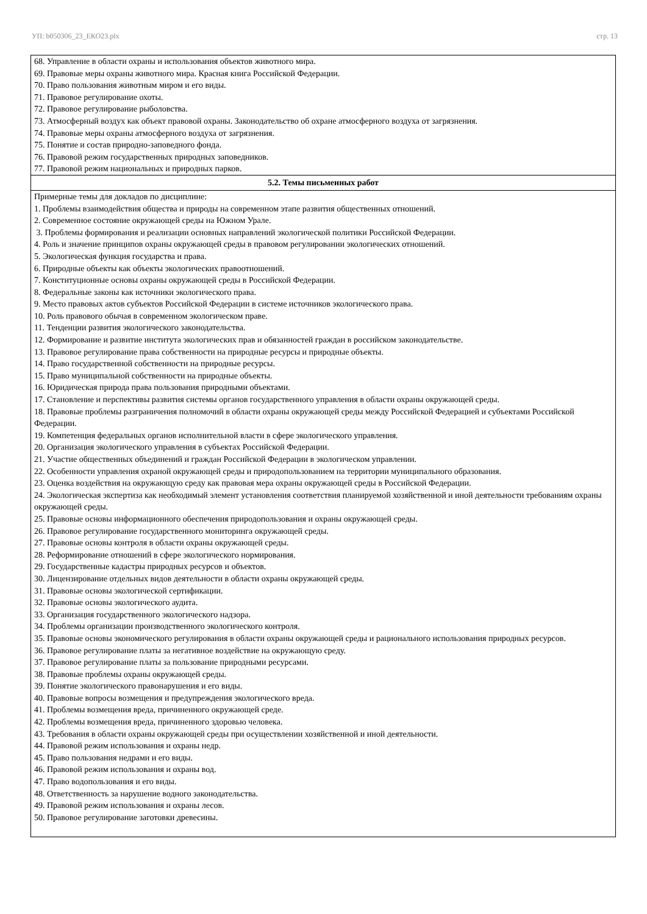УП: b050306_23_ЕКО23.plx стр. 13
| 68. Управление в области охраны и использования объектов животного мира. 69. Правовые меры охраны животного мира. Красная книга Российской Федерации. 70. Право пользования животным миром и его виды. 71. Правовое регулирование охоты. 72. Правовое регулирование рыболовства. 73. Атмосферный воздух как объект правовой охраны. Законодательство об охране атмосферного воздуха от загрязнения. 74. Правовые меры охраны атмосферного воздуха от загрязнения. 75. Понятие и состав природно-заповедного фонда. 76. Правовой режим государственных природных заповедников. 77. Правовой режим национальных и природных парков. |
| 5.2. Темы письменных работ |
| Примерные темы для докладов по дисциплине: 1. Проблемы взаимодействия общества и природы на современном этапе развития общественных отношений. 2. Современное состояние окружающей среды на Южном Урале. 3. Проблемы формирования и реализации основных направлений экологической политики Российской Федерации. 4. Роль и значение принципов охраны окружающей среды в правовом регулировании экологических отношений. 5. Экологическая функция государства и права. 6. Природные объекты как объекты экологических правоотношений. 7. Конституционные основы охраны окружающей среды в Российской Федерации. 8. Федеральные законы как источники экологического права. 9. Место правовых актов субъектов Российской Федерации в системе источников экологического права. 10. Роль правового обычая в современном экологическом праве. 11. Тенденции развития экологического законодательства. 12. Формирование и развитие института экологических прав и обязанностей граждан в российском законодательстве. 13. Правовое регулирование права собственности на природные ресурсы и природные объекты. 14. Право государственной собственности на природные ресурсы. 15. Право муниципальной собственности на природные объекты. 16. Юридическая природа права пользования природными объектами. 17. Становление и перспективы развития системы органов государственного управления в области охраны окружающей среды. 18. Правовые проблемы разграничения полномочий в области охраны окружающей среды между Российской Федерацией и субъектами Российской Федерации. 19. Компетенция федеральных органов исполнительной власти в сфере экологического управления. 20. Организация экологического управления в субъектах Российской Федерации. 21. Участие общественных объединений и граждан Российской Федерации в экологическом управлении. 22. Особенности управления охраной окружающей среды и природопользованием на территории муниципального образования. 23. Оценка воздействия на окружающую среду как правовая мера охраны окружающей среды в Российской Федерации. 24. Экологическая экспертиза как необходимый элемент установления соответствия планируемой хозяйственной и иной деятельности требованиям охраны окружающей среды. 25. Правовые основы информационного обеспечения природопользования и охраны окружающей среды. 26. Правовое регулирование государственного мониторинга окружающей среды. 27. Правовые основы контроля в области охраны окружающей среды. 28. Реформирование отношений в сфере экологического нормирования. 29. Государственные кадастры природных ресурсов и объектов. 30. Лицензирование отдельных видов деятельности в области охраны окружающей среды. 31. Правовые основы экологической сертификации. 32. Правовые основы экологического аудита. 33. Организация государственного экологического надзора. 34. Проблемы организации производственного экологического контроля. 35. Правовые основы экономического регулирования в области охраны окружающей среды и рационального использования природных ресурсов. 36. Правовое регулирование платы за негативное воздействие на окружающую среду. 37. Правовое регулирование платы за пользование природными ресурсами. 38. Правовые проблемы охраны окружающей среды. 39. Понятие экологического правонарушения и его виды. 40. Правовые вопросы возмещения и предупреждения экологического вреда. 41. Проблемы возмещения вреда, причиненного окружающей среде. 42. Проблемы возмещения вреда, причиненного здоровью человека. 43. Требования в области охраны окружающей среды при осуществлении хозяйственной и иной деятельности. 44. Правовой режим использования и охраны недр. 45. Право пользования недрами и его виды. 46. Правовой режим использования и охраны вод. 47. Право водопользования и его виды. 48. Ответственность за нарушение водного законодательства. 49. Правовой режим использования и охраны лесов. 50. Правовое регулирование заготовки древесины. |